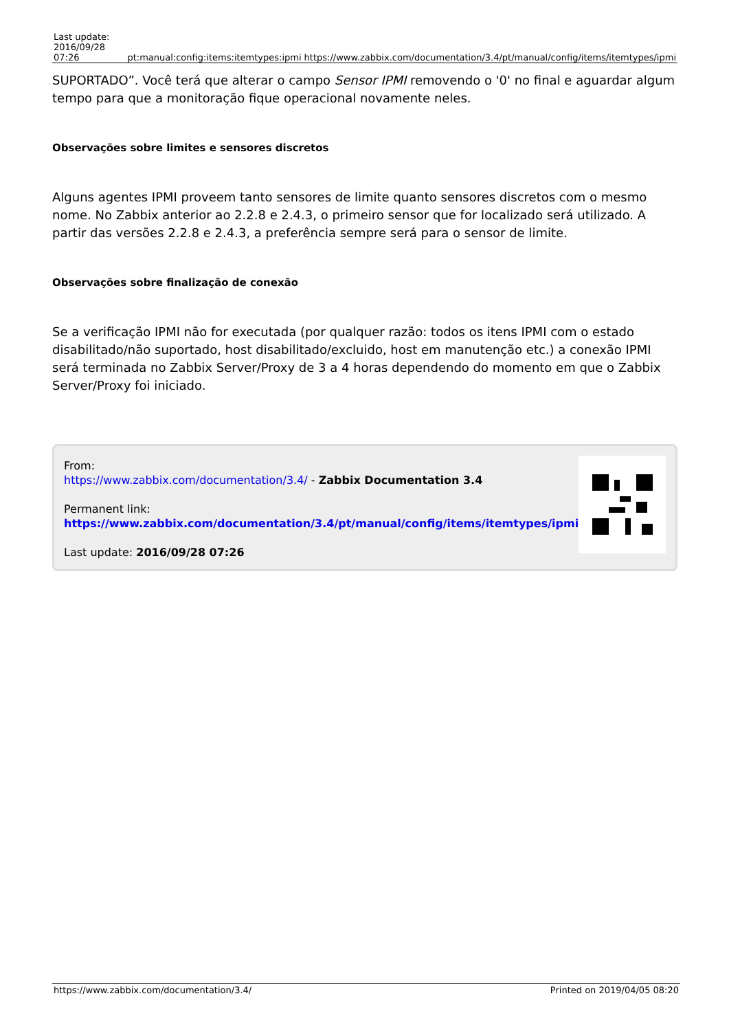| Last update: 2016/09/28 07:26 | pt:manual:config:items:itemtypes:ipmi | https://www.zabbix.com/documentation/3.4/pt/manual/config/items/itemtypes/ipmi |
SUPORTADO”. Você terá que alterar o campo Sensor IPMI removendo o '0' no final e aguardar algum tempo para que a monitoração fique operacional novamente neles.
Observações sobre limites e sensores discretos
Alguns agentes IPMI proveem tanto sensores de limite quanto sensores discretos com o mesmo nome. No Zabbix anterior ao 2.2.8 e 2.4.3, o primeiro sensor que for localizado será utilizado. A partir das versões 2.2.8 e 2.4.3, a preferência sempre será para o sensor de limite.
Observações sobre finalização de conexão
Se a verificação IPMI não for executada (por qualquer razão: todos os itens IPMI com o estado disabilitado/não suportado, host disabilitado/excluido, host em manutenção etc.) a conexão IPMI será terminada no Zabbix Server/Proxy de 3 a 4 horas dependendo do momento em que o Zabbix Server/Proxy foi iniciado.
From:
https://www.zabbix.com/documentation/3.4/ - Zabbix Documentation 3.4
Permanent link:
https://www.zabbix.com/documentation/3.4/pt/manual/config/items/itemtypes/ipmi
Last update: 2016/09/28 07:26
https://www.zabbix.com/documentation/3.4/ Printed on 2019/04/05 08:20